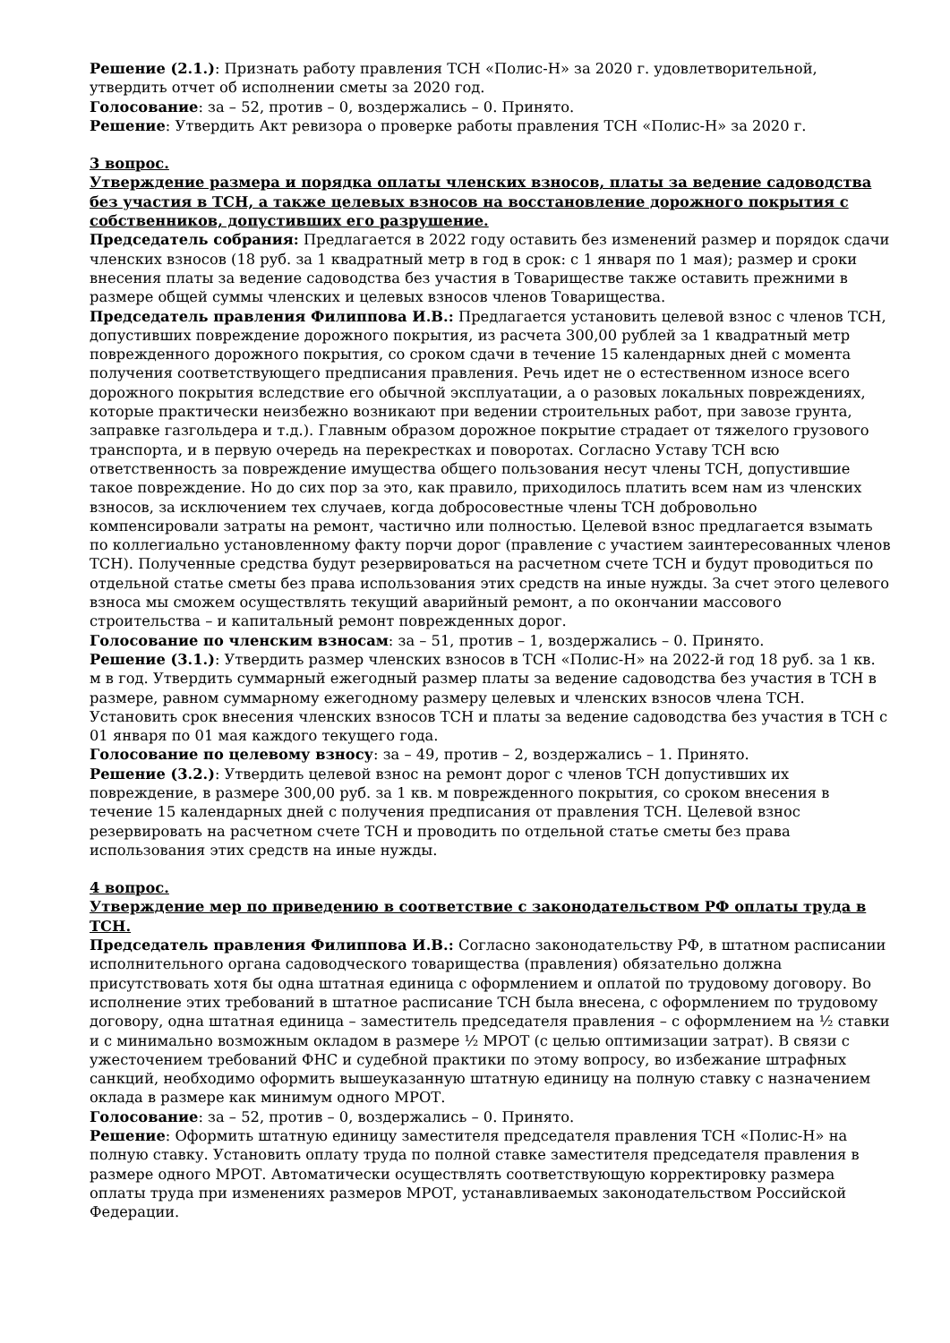Решение (2.1.): Признать работу правления ТСН «Полис-Н» за 2020 г. удовлетворительной, утвердить отчет об исполнении сметы за 2020 год.
Голосование: за – 52, против – 0, воздержались – 0. Принято.
Решение: Утвердить Акт ревизора о проверке работы правления ТСН «Полис-Н» за 2020 г.
3 вопрос.
Утверждение размера и порядка оплаты членских взносов, платы за ведение садоводства без участия в ТСН, а также целевых взносов на восстановление дорожного покрытия с собственников, допустивших его разрушение.
Председатель собрания: Предлагается в 2022 году оставить без изменений размер и порядок сдачи членских взносов (18 руб. за 1 квадратный метр в год в срок: с 1 января по 1 мая); размер и сроки внесения платы за ведение садоводства без участия в Товариществе также оставить прежними в размере общей суммы членских и целевых взносов членов Товарищества.
Председатель правления Филиппова И.В.: Предлагается установить целевой взнос с членов ТСН, допустивших повреждение дорожного покрытия, из расчета 300,00 рублей за 1 квадратный метр поврежденного дорожного покрытия, со сроком сдачи в течение 15 календарных дней с момента получения соответствующего предписания правления. Речь идет не о естественном износе всего дорожного покрытия вследствие его обычной эксплуатации, а о разовых локальных повреждениях, которые практически неизбежно возникают при ведении строительных работ, при завозе грунта, заправке газгольдера и т.д.). Главным образом дорожное покрытие страдает от тяжелого грузового транспорта, и в первую очередь на перекрестках и поворотах. Согласно Уставу ТСН всю ответственность за повреждение имущества общего пользования несут члены ТСН, допустившие такое повреждение. Но до сих пор за это, как правило, приходилось платить всем нам из членских взносов, за исключением тех случаев, когда добросовестные члены ТСН добровольно компенсировали затраты на ремонт, частично или полностью. Целевой взнос предлагается взымать по коллегиально установленному факту порчи дорог (правление с участием заинтересованных членов ТСН). Полученные средства будут резервироваться на расчетном счете ТСН и будут проводиться по отдельной статье сметы без права использования этих средств на иные нужды. За счет этого целевого взноса мы сможем осуществлять текущий аварийный ремонт, а по окончании массового строительства – и капитальный ремонт поврежденных дорог.
Голосование по членским взносам: за – 51, против – 1, воздержались – 0. Принято.
Решение (3.1.): Утвердить размер членских взносов в ТСН «Полис-Н» на 2022-й год 18 руб. за 1 кв. м в год. Утвердить суммарный ежегодный размер платы за ведение садоводства без участия в ТСН в размере, равном суммарному ежегодному размеру целевых и членских взносов члена ТСН. Установить срок внесения членских взносов ТСН и платы за ведение садоводства без участия в ТСН с 01 января по 01 мая каждого текущего года.
Голосование по целевому взносу: за – 49, против – 2, воздержались – 1. Принято.
Решение (3.2.): Утвердить целевой взнос на ремонт дорог с членов ТСН допустивших их повреждение, в размере 300,00 руб. за 1 кв. м поврежденного покрытия, со сроком внесения в течение 15 календарных дней с получения предписания от правления ТСН. Целевой взнос резервировать на расчетном счете ТСН и проводить по отдельной статье сметы без права использования этих средств на иные нужды.
4 вопрос.
Утверждение мер по приведению в соответствие с законодательством РФ оплаты труда в ТСН.
Председатель правления Филиппова И.В.: Согласно законодательству РФ, в штатном расписании исполнительного органа садоводческого товарищества (правления) обязательно должна присутствовать хотя бы одна штатная единица с оформлением и оплатой по трудовому договору. Во исполнение этих требований в штатное расписание ТСН была внесена, с оформлением по трудовому договору, одна штатная единица – заместитель председателя правления – с оформлением на ½ ставки и с минимально возможным окладом в размере ½ МРОТ (с целью оптимизации затрат). В связи с ужесточением требований ФНС и судебной практики по этому вопросу, во избежание штрафных санкций, необходимо оформить вышеуказанную штатную единицу на полную ставку с назначением оклада в размере как минимум одного МРОТ.
Голосование: за – 52, против – 0, воздержались – 0. Принято.
Решение: Оформить штатную единицу заместителя председателя правления ТСН «Полис-Н» на полную ставку. Установить оплату труда по полной ставке заместителя председателя правления в размере одного МРОТ. Автоматически осуществлять соответствующую корректировку размера оплаты труда при изменениях размеров МРОТ, устанавливаемых законодательством Российской Федерации.